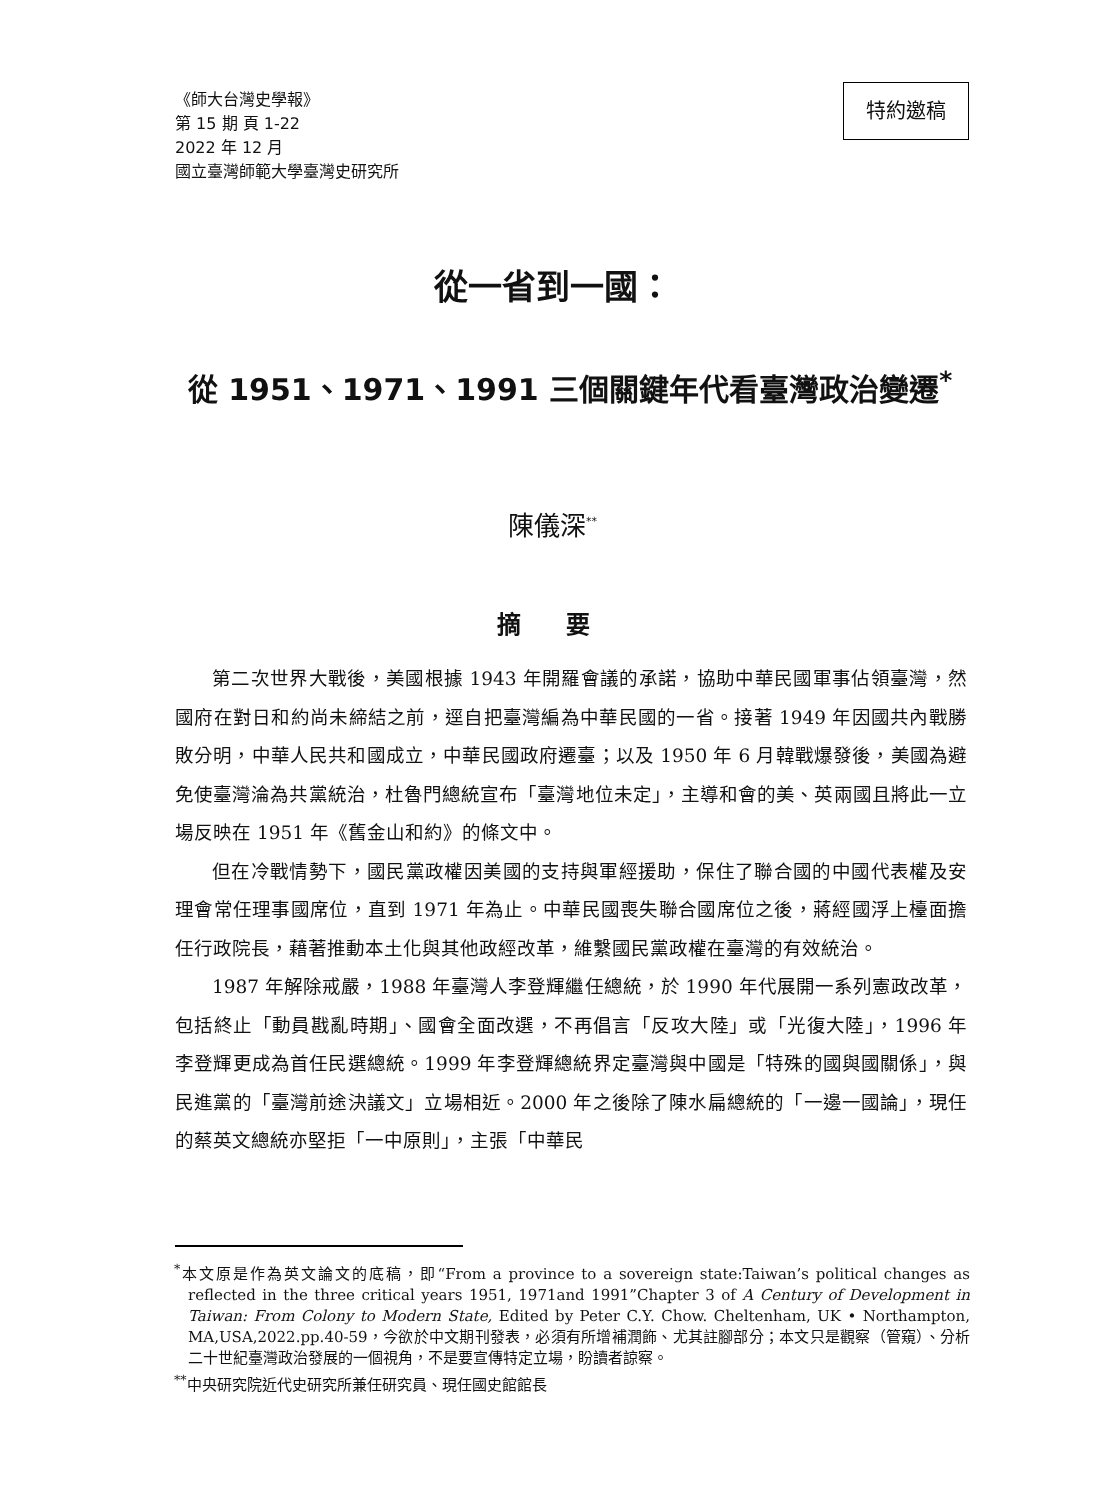《師大台灣史學報》
第 15 期 頁 1-22
2022 年 12 月
國立臺灣師範大學臺灣史研究所
特約邀稿
從一省到一國：
從 1951、1971、1991 三個關鍵年代看臺灣政治變遷<sup>*</sup>
陳儀深<sup>**</sup>
摘 要
第二次世界大戰後，美國根據 1943 年開羅會議的承諾，協助中華民國軍事佔領臺灣，然國府在對日和約尚未締結之前，逕自把臺灣編為中華民國的一省。接著 1949 年因國共內戰勝敗分明，中華人民共和國成立，中華民國政府遷臺；以及 1950 年 6 月韓戰爆發後，美國為避免使臺灣淪為共黨統治，杜魯門總統宣布「臺灣地位未定」，主導和會的美、英兩國且將此一立場反映在 1951 年《舊金山和約》的條文中。
但在冷戰情勢下，國民黨政權因美國的支持與軍經援助，保住了聯合國的中國代表權及安理會常任理事國席位，直到 1971 年為止。中華民國喪失聯合國席位之後，蔣經國浮上檯面擔任行政院長，藉著推動本土化與其他政經改革，維繫國民黨政權在臺灣的有效統治。
1987 年解除戒嚴，1988 年臺灣人李登輝繼任總統，於 1990 年代展開一系列憲政改革，包括終止「動員戡亂時期」、國會全面改選，不再倡言「反攻大陸」或「光復大陸」，1996 年李登輝更成為首任民選總統。1999 年李登輝總統界定臺灣與中國是「特殊的國與國關係」，與民進黨的「臺灣前途決議文」立場相近。2000 年之後除了陳水扁總統的「一邊一國論」，現任的蔡英文總統亦堅拒「一中原則」，主張「中華民
<sup>*</sup> 本文原是作為英文論文的底稿，即“From a province to a sovereign state:Taiwan’s political changes as reflected in the three critical years 1951, 1971and 1991”Chapter 3 of A Century of Development in Taiwan: From Colony to Modern State, Edited by Peter C.Y. Chow. Cheltenham, UK • Northampton, MA,USA,2022.pp.40-59，今欲於中文期刊發表，必須有所增補潤飾、尤其註腳部分；本文只是觀察（管窺）、分析二十世紀臺灣政治發展的一個視角，不是要宣傳特定立場，盼讀者諒察。
<sup>**</sup> 中央研究院近代史研究所兼任研究員、現任國史館館長